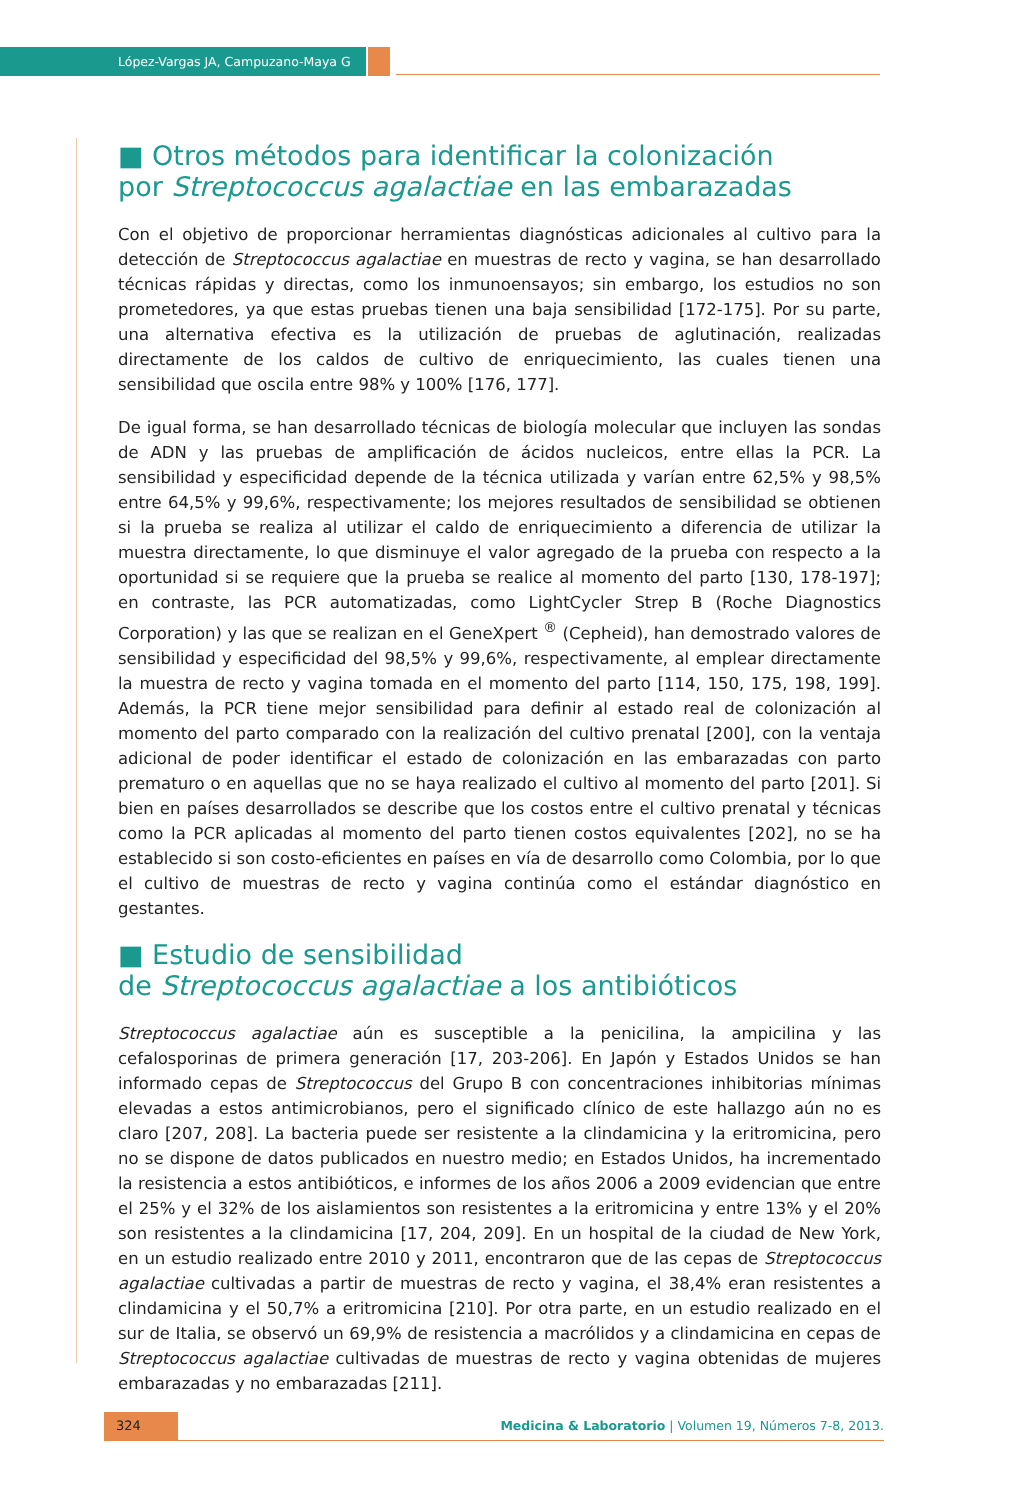López-Vargas JA, Campuzano-Maya G
■ Otros métodos para identificar la colonización
por Streptococcus agalactiae en las embarazadas
Con el objetivo de proporcionar herramientas diagnósticas adicionales al cultivo para la detección de Streptococcus agalactiae en muestras de recto y vagina, se han desarrollado técnicas rápidas y directas, como los inmunoensayos; sin embargo, los estudios no son prometedores, ya que estas pruebas tienen una baja sensibilidad [172-175]. Por su parte, una alternativa efectiva es la utilización de pruebas de aglutinación, realizadas directamente de los caldos de cultivo de enriquecimiento, las cuales tienen una sensibilidad que oscila entre 98% y 100% [176, 177].
De igual forma, se han desarrollado técnicas de biología molecular que incluyen las sondas de ADN y las pruebas de amplificación de ácidos nucleicos, entre ellas la PCR. La sensibilidad y especificidad depende de la técnica utilizada y varían entre 62,5% y 98,5% entre 64,5% y 99,6%, respectivamente; los mejores resultados de sensibilidad se obtienen si la prueba se realiza al utilizar el caldo de enriquecimiento a diferencia de utilizar la muestra directamente, lo que disminuye el valor agregado de la prueba con respecto a la oportunidad si se requiere que la prueba se realice al momento del parto [130, 178-197]; en contraste, las PCR automatizadas, como LightCycler Strep B (Roche Diagnostics Corporation) y las que se realizan en el GeneXpert <sup>®</sup> (Cepheid), han demostrado valores de sensibilidad y especificidad del 98,5% y 99,6%, respectivamente, al emplear directamente la muestra de recto y vagina tomada en el momento del parto [114, 150, 175, 198, 199]. Además, la PCR tiene mejor sensibilidad para definir al estado real de colonización al momento del parto comparado con la realización del cultivo prenatal [200], con la ventaja adicional de poder identificar el estado de colonización en las embarazadas con parto prematuro o en aquellas que no se haya realizado el cultivo al momento del parto [201]. Si bien en países desarrollados se describe que los costos entre el cultivo prenatal y técnicas como la PCR aplicadas al momento del parto tienen costos equivalentes [202], no se ha establecido si son costo-eficientes en países en vía de desarrollo como Colombia, por lo que el cultivo de muestras de recto y vagina continúa como el estándar diagnóstico en gestantes.
■ Estudio de sensibilidad
de Streptococcus agalactiae a los antibióticos
Streptococcus agalactiae aún es susceptible a la penicilina, la ampicilina y las cefalosporinas de primera generación [17, 203-206]. En Japón y Estados Unidos se han informado cepas de Streptococcus del Grupo B con concentraciones inhibitorias mínimas elevadas a estos antimicrobianos, pero el significado clínico de este hallazgo aún no es claro [207, 208]. La bacteria puede ser resistente a la clindamicina y la eritromicina, pero no se dispone de datos publicados en nuestro medio; en Estados Unidos, ha incrementado la resistencia a estos antibióticos, e informes de los años 2006 a 2009 evidencian que entre el 25% y el 32% de los aislamientos son resistentes a la eritromicina y entre 13% y el 20% son resistentes a la clindamicina [17, 204, 209]. En un hospital de la ciudad de New York, en un estudio realizado entre 2010 y 2011, encontraron que de las cepas de Streptococcus agalactiae cultivadas a partir de muestras de recto y vagina, el 38,4% eran resistentes a clindamicina y el 50,7% a eritromicina [210]. Por otra parte, en un estudio realizado en el sur de Italia, se observó un 69,9% de resistencia a macrólidos y a clindamicina en cepas de Streptococcus agalactiae cultivadas de muestras de recto y vagina obtenidas de mujeres embarazadas y no embarazadas [211].
324 Medicina & Laboratorio | Volumen 19, Números 7-8, 2013.